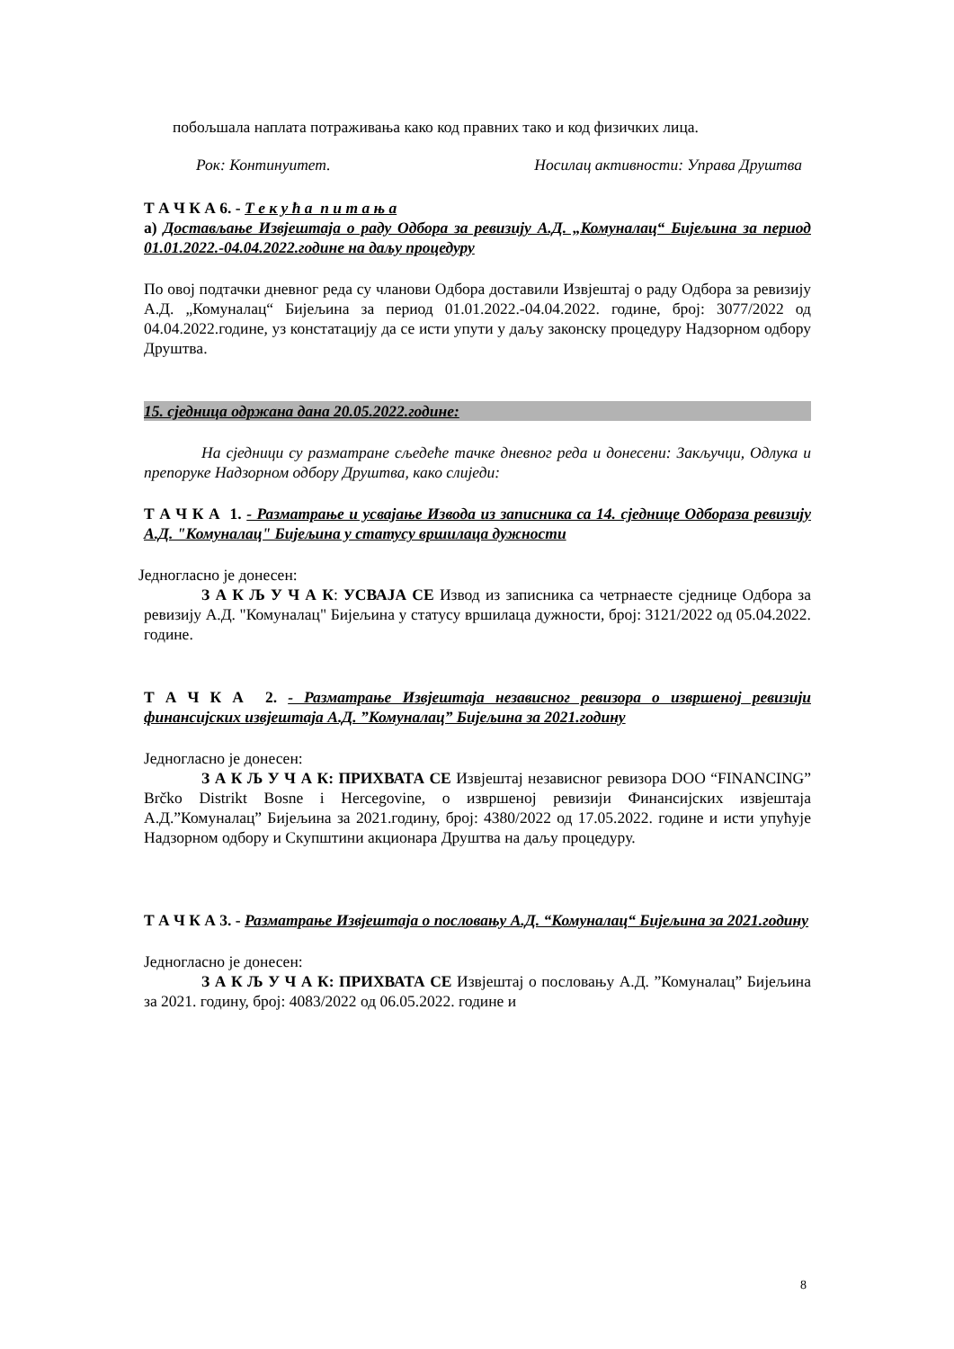побољшала наплата потраживања како код правних тако и код физичких лица.
Рок: Континуитет. Носилац активности: Управа Друштва
Т А Ч К А 6. - Т е к у ћ а п и т а њ а
а) Достављање Извјештаја о раду Одбора за ревизију А.Д. „Комуналац“ Бијељина за период 01.01.2022.-04.04.2022.године на даљу процедуру
По овој подтачки дневног реда су чланови Одбора доставили Извјештај о раду Одбора за ревизију А.Д. „Комуналац“ Бијељина за период 01.01.2022.-04.04.2022. године, број: 3077/2022 од 04.04.2022.године, уз констатацију да се исти упути у даљу законску процедуру Надзорном одбору Друштва.
15. сједница одржана дана 20.05.2022.године:
На сједници су разматране сљедеће тачке дневног реда и донесени: Закључци, Одлука и препоруке Надзорном одбору Друштва, како слиједи:
Т А Ч К А 1. - Разматрање и усвајање Извода из записника са 14. сједнице Одбораза ревизију А.Д. "Комуналац" Бијељина у статусу вршилаца дужности
Једногласно је донесен:
З А К Љ У Ч А К: УСВАЈА СЕ Извод из записника са четрнаесте сједнице Одбора за ревизију А.Д. "Комуналац" Бијељина у статусу вршилаца дужности, број: 3121/2022 од 05.04.2022. године.
Т А Ч К А 2. - Разматрање Извјештаја независног ревизора о извршеној ревизији финансијских извјештаја А.Д. ”Комуналац” Бијељина за 2021.годину
Једногласно је донесен:
З А К Љ У Ч А К: ПРИХВАТА СЕ Извјештај независног ревизора DOO “FINANCING” Brčko Distrikt Bosne i Hercegovine, о извршеној ревизији Финансијских извјештаја А.Д.”Комуналац” Бијељина за 2021.годину, број: 4380/2022 од 17.05.2022. године и исти упућује Надзорном одбору и Скупштини акционара Друштва на даљу процедуру.
Т А Ч К А 3. - Разматрање Извјештаја о пословању А.Д. “Комуналац“ Бијељина за 2021.годину
Једногласно је донесен:
З А К Љ У Ч А К: ПРИХВАТА СЕ Извјештај о пословању А.Д. ”Комуналац” Бијељина за 2021. годину, број: 4083/2022 од 06.05.2022. године и
8